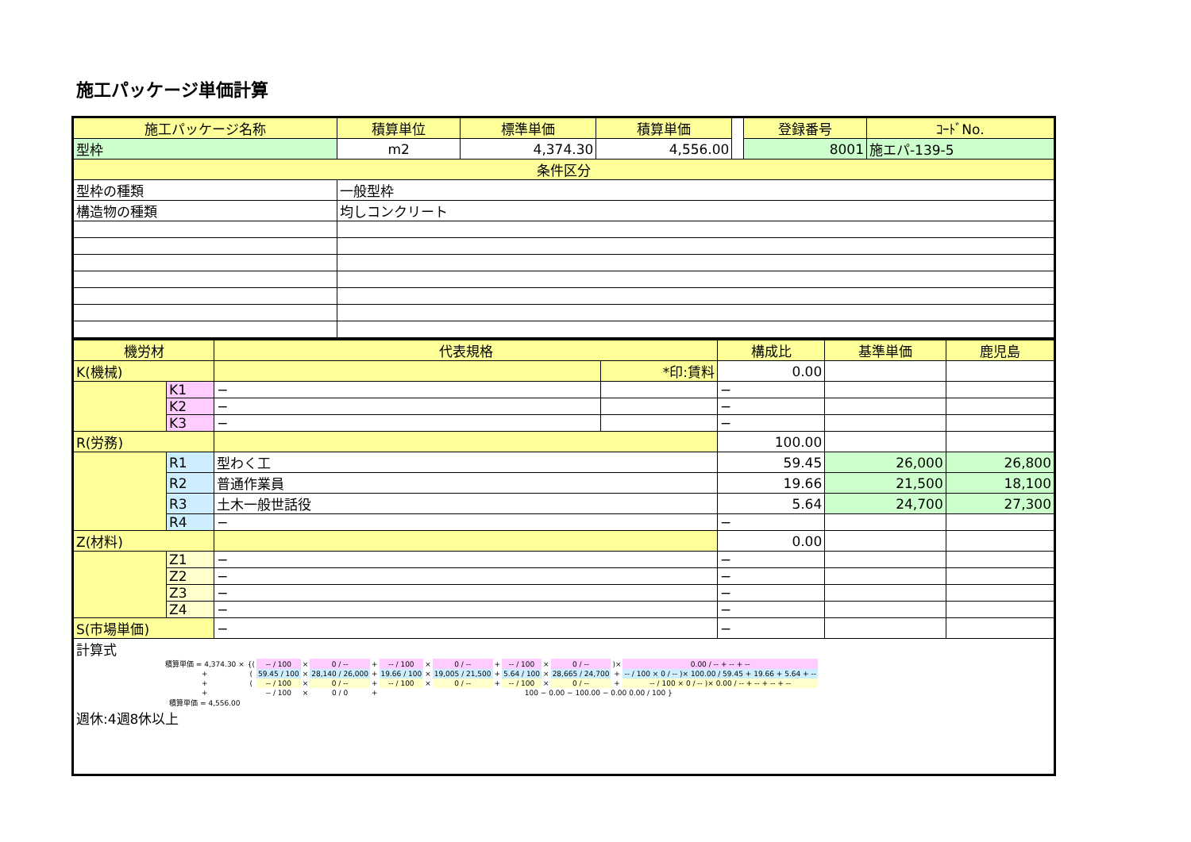施工パッケージ単価計算
| 施工パッケージ名称 | 積算単位 | 標準単価 | 積算単価 | | 登録番号 | ｺｰﾄﾞNo. |
| 型枠 | m2 | 4,374.30 | 4,556.00 | | 8001 | 施エパ-139-5 |
| 条件区分 | | | | | | |
| 型枠の種類 | 一般型枠 | | | | | |
| 構造物の種類 | 均しコンクリート | | | | | |
| 機労材 | | 代表規格 | | 構成比 | 基準単価 | 鹿児島 |
| --- | --- | --- | --- | --- | --- | --- |
| K(機械) | | | *印:賃料 | 0.00 | | |
| | K1 | − | | − | | |
| | K2 | − | | − | | |
| | K3 | − | | − | | |
| R(労務) | | | | 100.00 | | |
| | R1 | 型わく工 | | 59.45 | 26,000 | 26,800 |
| | R2 | 普通作業員 | | 19.66 | 21,500 | 18,100 |
| | R3 | 土木一般世話役 | | 5.64 | 24,700 | 27,300 |
| | R4 | − | | − | | |
| Z(材料) | | | | 0.00 | | |
| | Z1 | − | | − | | |
| | Z2 | − | | − | | |
| | Z3 | − | | − | | |
| | Z4 | − | | − | | |
| S(市場単価) | | − | | − | | |
| 計算式 / 積算単価 = 4,374.30 × / {( / -- / 100 / × / 0 / -- / + / -- / 100 / × / 0 / -- / + / -- / 100 / × / 0 / -- / )× / 0.00 / -- + -- + -- / / + / ( / 59.45 / 100 / × / 28,140 / 26,000 / + / 19.66 / 100 / × / 19,005 / 21,500 / + / 5.64 / 100 / × / 28,665 / 24,700 / + / -- / 100 × 0 / -- )× 100.00 / 59.45 + 19.66 + 5.64 + -- / / + / ( / -- / 100 / × / 0 / -- / + / -- / 100 / × / 0 / -- / + / -- / 100 / × / 0 / -- / + / -- / 100 × 0 / -- )× 0.00 / -- + -- + -- + -- / / + / / -- / 100 / × / 0 / 0 / + / 100 − 0.00 − 100.00 − 0.00 0.00 / 100 } / / / / / / / / / / 積算単価 = 4,556.00 / / / / / / / / / / / / / / / 週休:4週8休以上 | | | | | | |